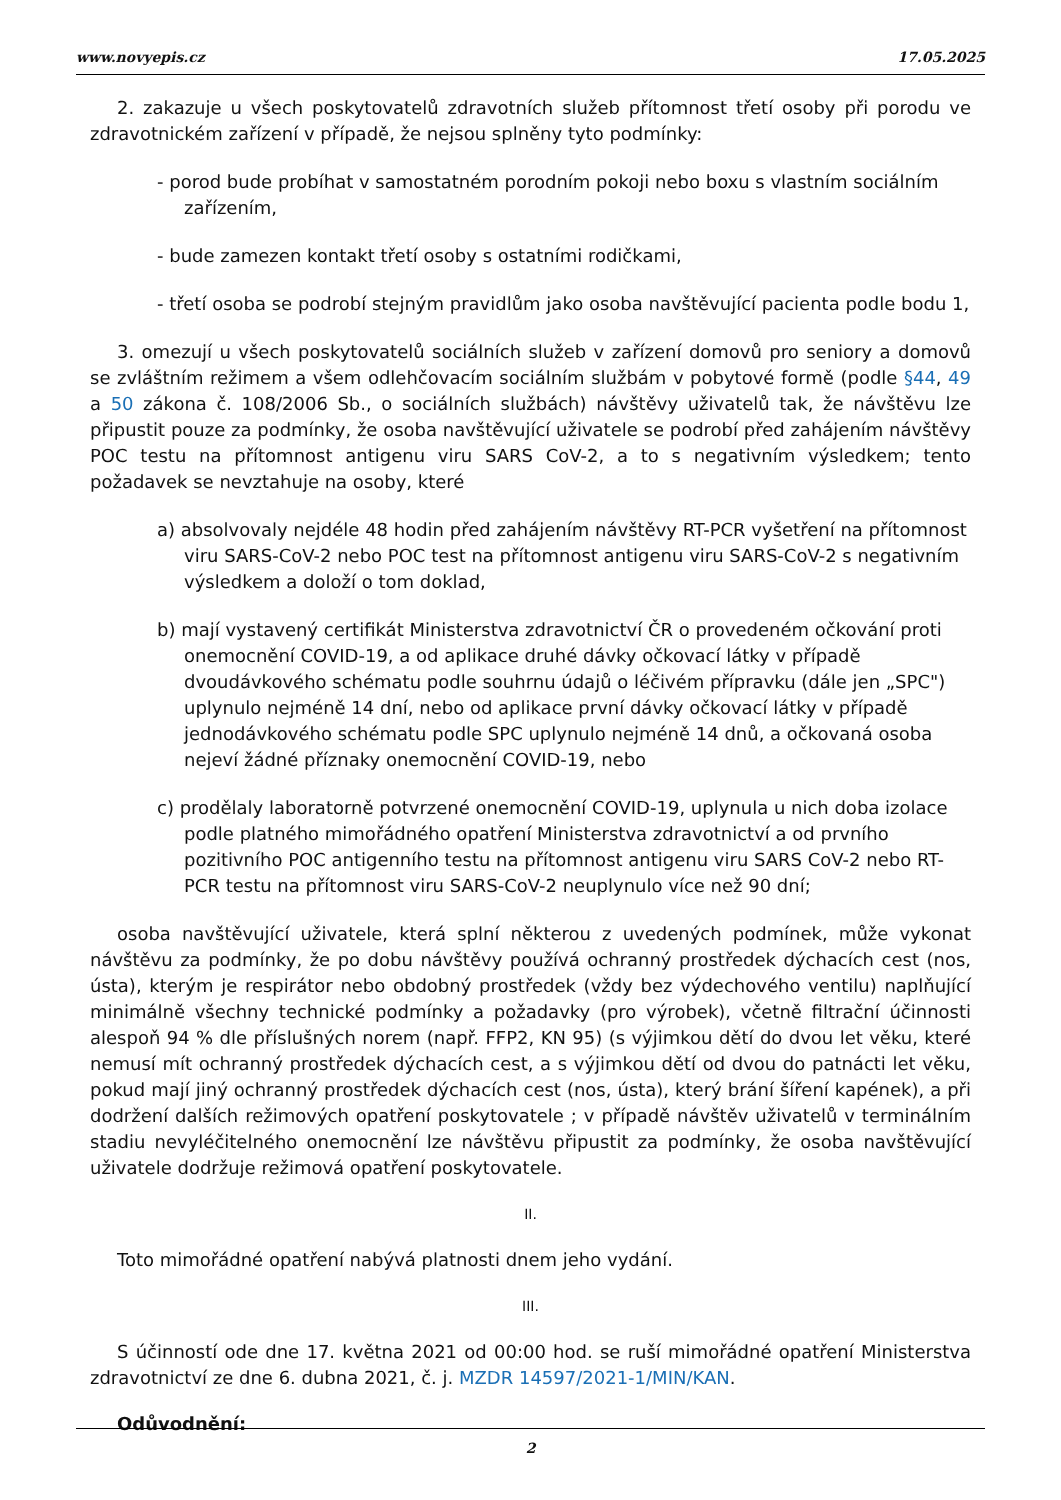www.novyepis.cz 17.05.2025
2. zakazuje u všech poskytovatelů zdravotních služeb přítomnost třetí osoby při porodu ve zdravotnickém zařízení v případě, že nejsou splněny tyto podmínky:
- porod bude probíhat v samostatném porodním pokoji nebo boxu s vlastním sociálním zařízením,
- bude zamezen kontakt třetí osoby s ostatními rodičkami,
- třetí osoba se podrobí stejným pravidlům jako osoba navštěvující pacienta podle bodu 1,
3. omezují u všech poskytovatelů sociálních služeb v zařízení domovů pro seniory a domovů se zvláštním režimem a všem odlehčovacím sociálním službám v pobytové formě (podle §44, 49 a 50 zákona č. 108/2006 Sb., o sociálních službách) návštěvy uživatelů tak, že návštěvu lze připustit pouze za podmínky, že osoba navštěvující uživatele se podrobí před zahájením návštěvy POC testu na přítomnost antigenu viru SARS CoV-2, a to s negativním výsledkem; tento požadavek se nevztahuje na osoby, které
a) absolvovaly nejdéle 48 hodin před zahájením návštěvy RT-PCR vyšetření na přítomnost viru SARS-CoV-2 nebo POC test na přítomnost antigenu viru SARS-CoV-2 s negativním výsledkem a doloží o tom doklad,
b) mají vystavený certifikát Ministerstva zdravotnictví ČR o provedeném očkování proti onemocnění COVID-19, a od aplikace druhé dávky očkovací látky v případě dvoudávkového schématu podle souhrnu údajů o léčivém přípravku (dále jen „SPC") uplynulo nejméně 14 dní, nebo od aplikace první dávky očkovací látky v případě jednodávkového schématu podle SPC uplynulo nejméně 14 dnů, a očkovaná osoba nejeví žádné příznaky onemocnění COVID-19, nebo
c) prodělaly laboratorně potvrzené onemocnění COVID-19, uplynula u nich doba izolace podle platného mimořádného opatření Ministerstva zdravotnictví a od prvního pozitivního POC antigenního testu na přítomnost antigenu viru SARS CoV-2 nebo RT-PCR testu na přítomnost viru SARS-CoV-2 neuplynulo více než 90 dní;
osoba navštěvující uživatele, která splní některou z uvedených podmínek, může vykonat návštěvu za podmínky, že po dobu návštěvy používá ochranný prostředek dýchacích cest (nos, ústa), kterým je respirátor nebo obdobný prostředek (vždy bez výdechového ventilu) naplňující minimálně všechny technické podmínky a požadavky (pro výrobek), včetně filtrační účinnosti alespoň 94 % dle příslušných norem (např. FFP2, KN 95) (s výjimkou dětí do dvou let věku, které nemusí mít ochranný prostředek dýchacích cest, a s výjimkou dětí od dvou do patnácti let věku, pokud mají jiný ochranný prostředek dýchacích cest (nos, ústa), který brání šíření kapének), a při dodržení dalších režimových opatření poskytovatele ; v případě návštěv uživatelů v terminálním stadiu nevyléčitelného onemocnění lze návštěvu připustit za podmínky, že osoba navštěvující uživatele dodržuje režimová opatření poskytovatele.
II.
Toto mimořádné opatření nabývá platnosti dnem jeho vydání.
III.
S účinností ode dne 17. května 2021 od 00:00 hod. se ruší mimořádné opatření Ministerstva zdravotnictví ze dne 6. dubna 2021, č. j. MZDR 14597/2021-1/MIN/KAN.
Odůvodnění:
2